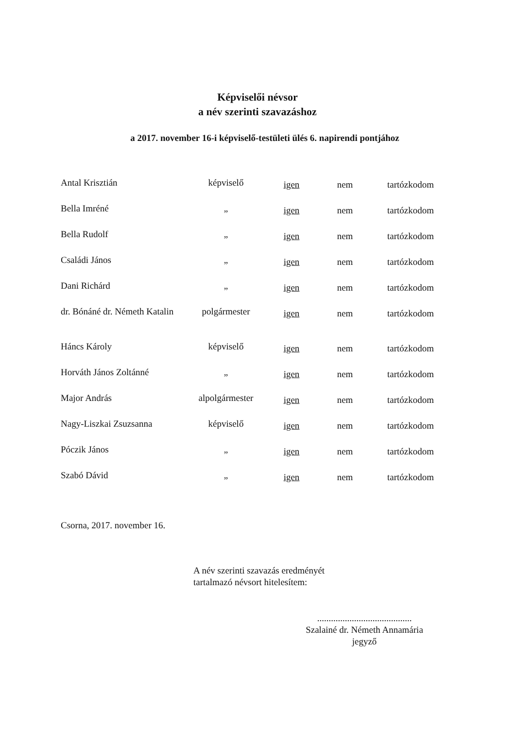Képviselői névsor
a név szerinti szavazáshoz
a 2017. november 16-i képviselő-testületi ülés 6. napirendi pontjához
| Antal Krisztián | képviselő | igen | nem | tartózkodom |
| Bella Imréné | „ | igen | nem | tartózkodom |
| Bella Rudolf | „ | igen | nem | tartózkodom |
| Családi János | „ | igen | nem | tartózkodom |
| Dani Richárd | „ | igen | nem | tartózkodom |
| dr. Bónáné dr. Németh Katalin | polgármester | igen | nem | tartózkodom |
| Háncs Károly | képviselő | igen | nem | tartózkodom |
| Horváth János Zoltánné | „ | igen | nem | tartózkodom |
| Major András | alpolgármester | igen | nem | tartózkodom |
| Nagy-Liszkai Zsuzsanna | képviselő | igen | nem | tartózkodom |
| Póczik János | „ | igen | nem | tartózkodom |
| Szabó Dávid | „ | igen | nem | tartózkodom |
Csorna, 2017. november 16.
A név szerinti szavazás eredményét
tartalmazó névsort hitelesítem:
.........................................
Szalainé dr. Németh Annamária
jegyző